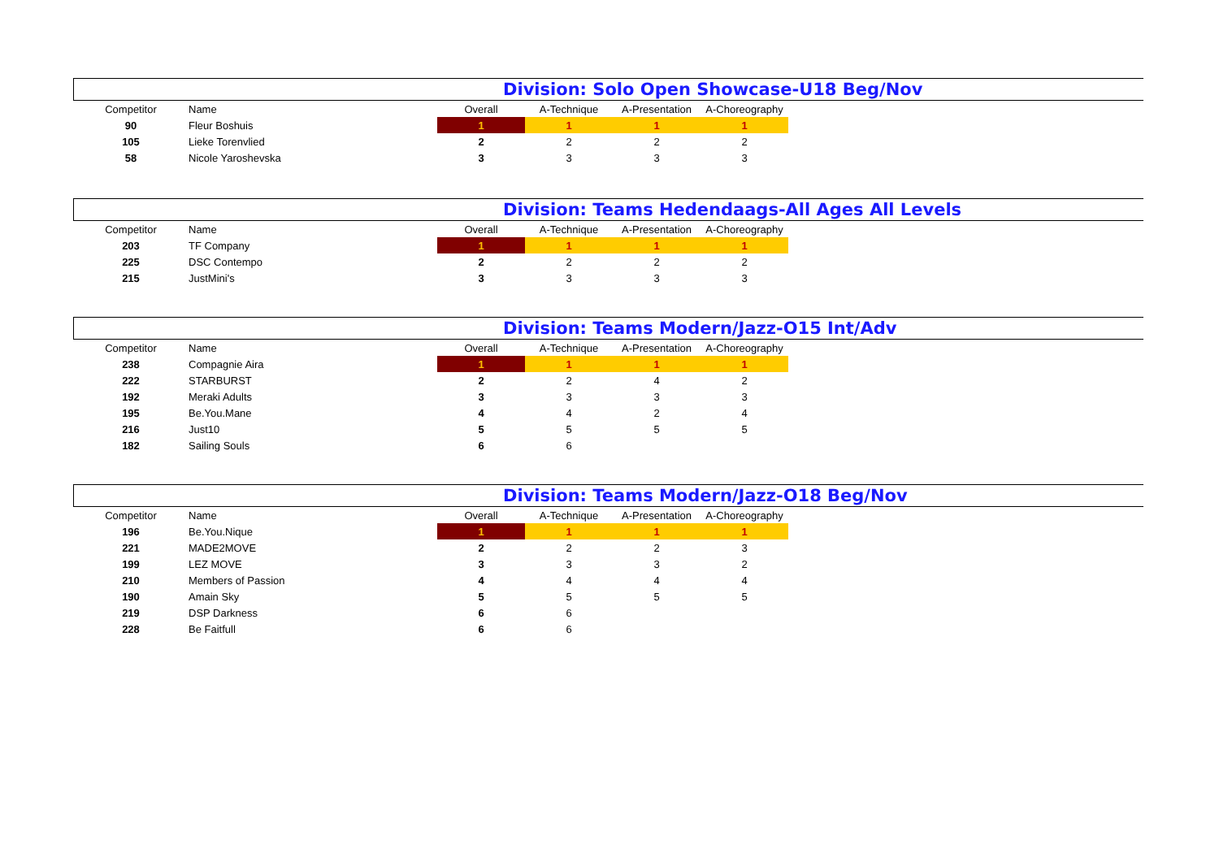Division: Solo Open Showcase-U18 Beg/Nov
| Competitor | Name | Overall | A-Technique | A-Presentation | A-Choreography |
| --- | --- | --- | --- | --- | --- |
| 90 | Fleur Boshuis | 1 | 1 | 1 | 1 |
| 105 | Lieke Torenvlied | 2 | 2 | 2 | 2 |
| 58 | Nicole Yaroshevska | 3 | 3 | 3 | 3 |
Division: Teams Hedendaags-All Ages All Levels
| Competitor | Name | Overall | A-Technique | A-Presentation | A-Choreography |
| --- | --- | --- | --- | --- | --- |
| 203 | TF Company | 1 | 1 | 1 | 1 |
| 225 | DSC Contempo | 2 | 2 | 2 | 2 |
| 215 | JustMini's | 3 | 3 | 3 | 3 |
Division: Teams Modern/Jazz-O15 Int/Adv
| Competitor | Name | Overall | A-Technique | A-Presentation | A-Choreography |
| --- | --- | --- | --- | --- | --- |
| 238 | Compagnie Aira | 1 | 1 | 1 | 1 |
| 222 | STARBURST | 2 | 2 | 4 | 2 |
| 192 | Meraki Adults | 3 | 3 | 3 | 3 |
| 195 | Be.You.Mane | 4 | 4 | 2 | 4 |
| 216 | Just10 | 5 | 5 | 5 | 5 |
| 182 | Sailing Souls | 6 | 6 | | |
Division: Teams Modern/Jazz-O18 Beg/Nov
| Competitor | Name | Overall | A-Technique | A-Presentation | A-Choreography |
| --- | --- | --- | --- | --- | --- |
| 196 | Be.You.Nique | 1 | 1 | 1 | 1 |
| 221 | MADE2MOVE | 2 | 2 | 2 | 3 |
| 199 | LEZ MOVE | 3 | 3 | 3 | 2 |
| 210 | Members of Passion | 4 | 4 | 4 | 4 |
| 190 | Amain Sky | 5 | 5 | 5 | 5 |
| 219 | DSP Darkness | 6 | 6 | | |
| 228 | Be Faitfull | 6 | 6 | | |